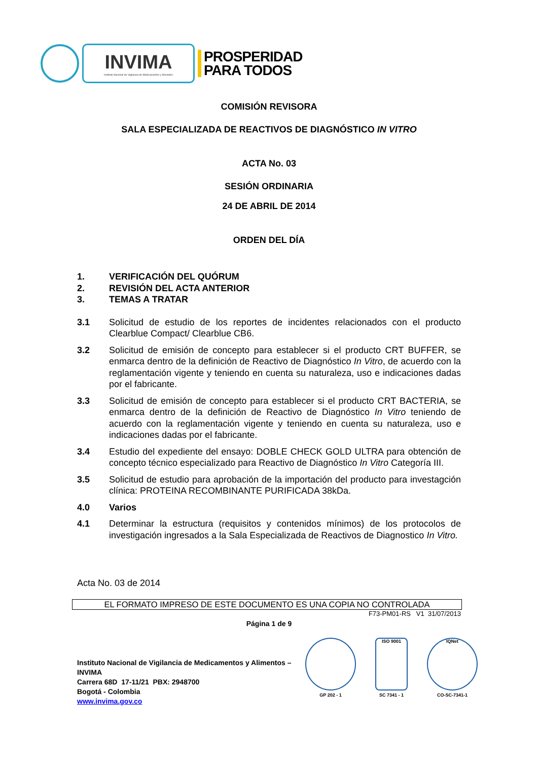INVIMA
Instituto Nacional de Vigilancia de Medicamentos y Alimentos
PROSPERIDAD
PARA TODOS
COMISIÓN REVISORA
SALA ESPECIALIZADA DE REACTIVOS DE DIAGNÓSTICO IN VITRO
ACTA No. 03
SESIÓN ORDINARIA
24 DE ABRIL DE 2014
ORDEN DEL DÍA
1. VERIFICACIÓN DEL QUÓRUM
2. REVISIÓN DEL ACTA ANTERIOR
3. TEMAS A TRATAR
3.1 Solicitud de estudio de los reportes de incidentes relacionados con el producto Clearblue Compact/ Clearblue CB6.
3.2 Solicitud de emisión de concepto para establecer si el producto CRT BUFFER, se enmarca dentro de la definición de Reactivo de Diagnóstico In Vitro, de acuerdo con la reglamentación vigente y teniendo en cuenta su naturaleza, uso e indicaciones dadas por el fabricante.
3.3 Solicitud de emisión de concepto para establecer si el producto CRT BACTERIA, se enmarca dentro de la definición de Reactivo de Diagnóstico In Vitro teniendo de acuerdo con la reglamentación vigente y teniendo en cuenta su naturaleza, uso e indicaciones dadas por el fabricante.
3.4 Estudio del expediente del ensayo: DOBLE CHECK GOLD ULTRA para obtención de concepto técnico especializado para Reactivo de Diagnóstico In Vitro Categoría III.
3.5 Solicitud de estudio para aprobación de la importación del producto para investagción clínica: PROTEINA RECOMBINANTE PURIFICADA 38kDa.
4.0 Varios
4.1 Determinar la estructura (requisitos y contenidos mínimos) de los protocolos de investigación ingresados a la Sala Especializada de Reactivos de Diagnostico In Vitro.
Acta No. 03 de 2014
EL FORMATO IMPRESO DE ESTE DOCUMENTO ES UNA COPIA NO CONTROLADA
F73-PM01-RS V1 31/07/2013
Página 1 de 9
Instituto Nacional de Vigilancia de Medicamentos y Alimentos – INVIMA
Carrera 68D 17-11/21 PBX: 2948700
Bogotá - Colombia
www.invima.gov.co
GP 202 - 1
ISO 9001
SC 7341 - 1
IQNet
CO-SC-7341-1